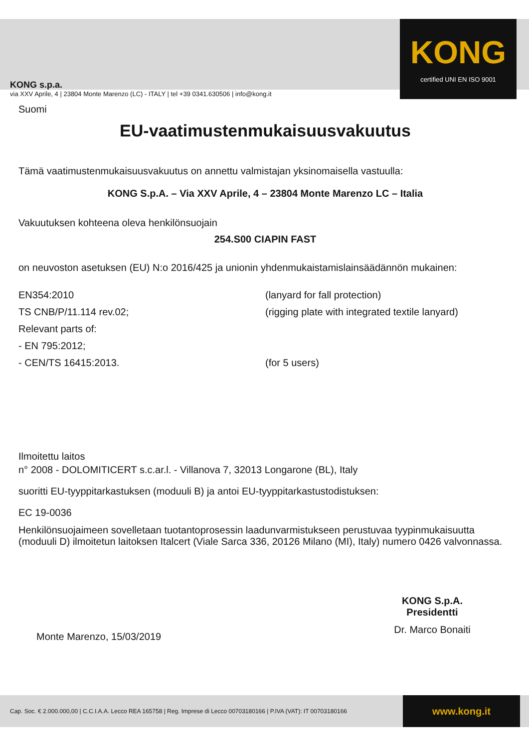KONG s.p.a.
via XXV Aprile, 4 | 23804 Monte Marenzo (LC) - ITALY | tel +39 0341.630506 | info@kong.it
KONG
certified UNI EN ISO 9001
Suomi
EU-vaatimustenmukaisuusvakuutus
Tämä vaatimustenmukaisuusvakuutus on annettu valmistajan yksinomaisella vastuulla:
KONG S.p.A. – Via XXV Aprile, 4 – 23804 Monte Marenzo LC – Italia
Vakuutuksen kohteena oleva henkilönsuojain
254.S00 CIAPIN FAST
on neuvoston asetuksen (EU) N:o 2016/425 ja unionin yhdenmukaistamislainsäädännön mukainen:
EN354:2010 (lanyard for fall protection)
TS CNB/P/11.114 rev.02; (rigging plate with integrated textile lanyard)
Relevant parts of:
- EN 795:2012;
- CEN/TS 16415:2013. (for 5 users)
Ilmoitettu laitos
n° 2008 - DOLOMITICERT s.c.ar.l. - Villanova 7, 32013 Longarone (BL), Italy
suoritti EU-tyyppitarkastuksen (moduuli B) ja antoi EU-tyyppitarkastustodistuksen:
EC 19-0036
Henkilönsuojaimeen sovelletaan tuotantoprosessin laadunvarmistukseen perustuvaa tyypinmukaisuutta (moduuli D) ilmoitetun laitoksen Italcert (Viale Sarca 336, 20126 Milano (MI), Italy) numero 0426 valvonnassa.
Monte Marenzo, 15/03/2019
KONG S.p.A.
Presidentti
Dr. Marco Bonaiti
Cap. Soc. € 2.000.000,00 | C.C.I.A.A. Lecco REA 165758 | Reg. Imprese di Lecco 00703180166 | P.IVA (VAT): IT 00703180166
www.kong.it